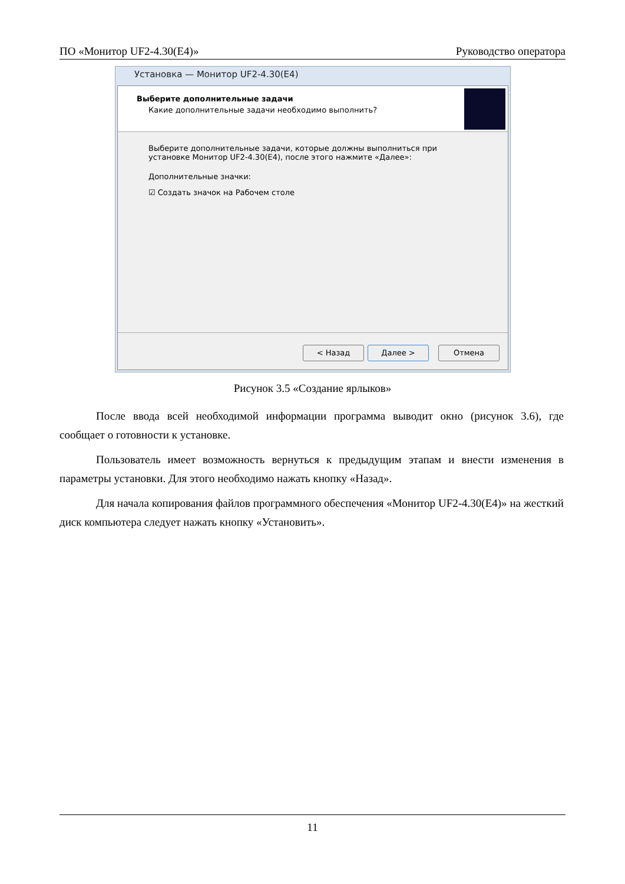ПО «Монитор UF2-4.30(E4)» Руководство оператора
Установка — Монитор UF2-4.30(E4)
Выберите дополнительные задачи
Какие дополнительные задачи необходимо выполнить?
Выберите дополнительные задачи, которые должны выполниться при
установке Монитор UF2-4.30(E4), после этого нажмите «Далее»:
Дополнительные значки:
☑ Создать значок на Рабочем столе
< Назад Далее > Отмена
Рисунок 3.5 «Создание ярлыков»
После ввода всей необходимой информации программа выводит окно (рисунок 3.6), где сообщает о готовности к установке.
Пользователь имеет возможность вернуться к предыдущим этапам и внести изменения в параметры установки. Для этого необходимо нажать кнопку «Назад».
Для начала копирования файлов программного обеспечения «Монитор UF2-4.30(E4)» на жесткий диск компьютера следует нажать кнопку «Установить».
11